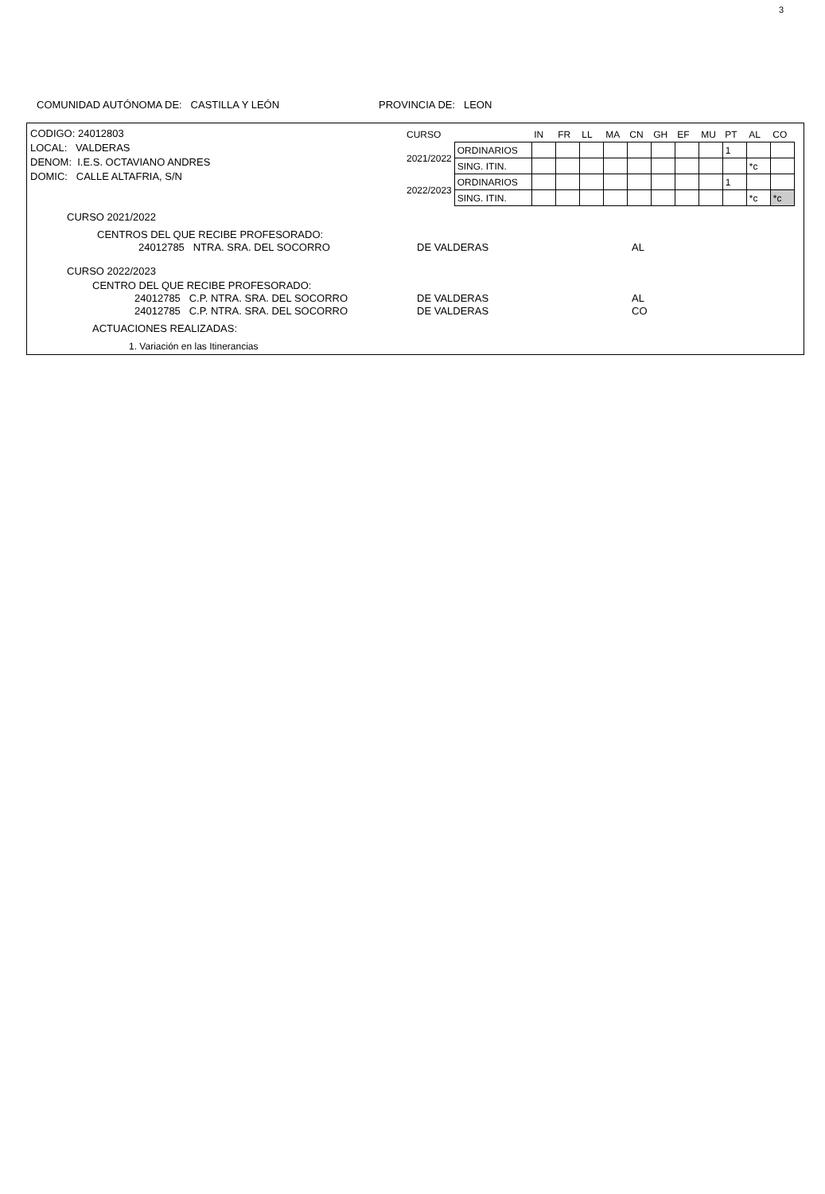3
COMUNIDAD AUTÓNOMA DE: CASTILLA Y LEÓN PROVINCIA DE: LEON
CODIGO: 24012803
LOCAL: VALDERAS
DENOM: I.E.S. OCTAVIANO ANDRES
DOMIC: CALLE ALTAFRIA, S/N
| CURSO | | IN | FR | LL | MA | CN | GH | EF | MU | PT | AL | CO |
| 2021/2022 | ORDINARIOS | | | | | | | | | 1 | | |
| | SING. ITIN. | | | | | | | | | | *c | |
| 2022/2023 | ORDINARIOS | | | | | | | | | 1 | | |
| | SING. ITIN. | | | | | | | | | | *c | *c |
CURSO 2021/2022
CENTROS DEL QUE RECIBE PROFESORADO:
24012785 NTRA. SRA. DEL SOCORRO DE VALDERAS AL
CURSO 2022/2023
CENTRO DEL QUE RECIBE PROFESORADO:
24012785 C.P. NTRA. SRA. DEL SOCORRO
24012785 C.P. NTRA. SRA. DEL SOCORRO
DE VALDERAS
DE VALDERAS
AL
CO
ACTUACIONES REALIZADAS:
1. Variación en las Itinerancias